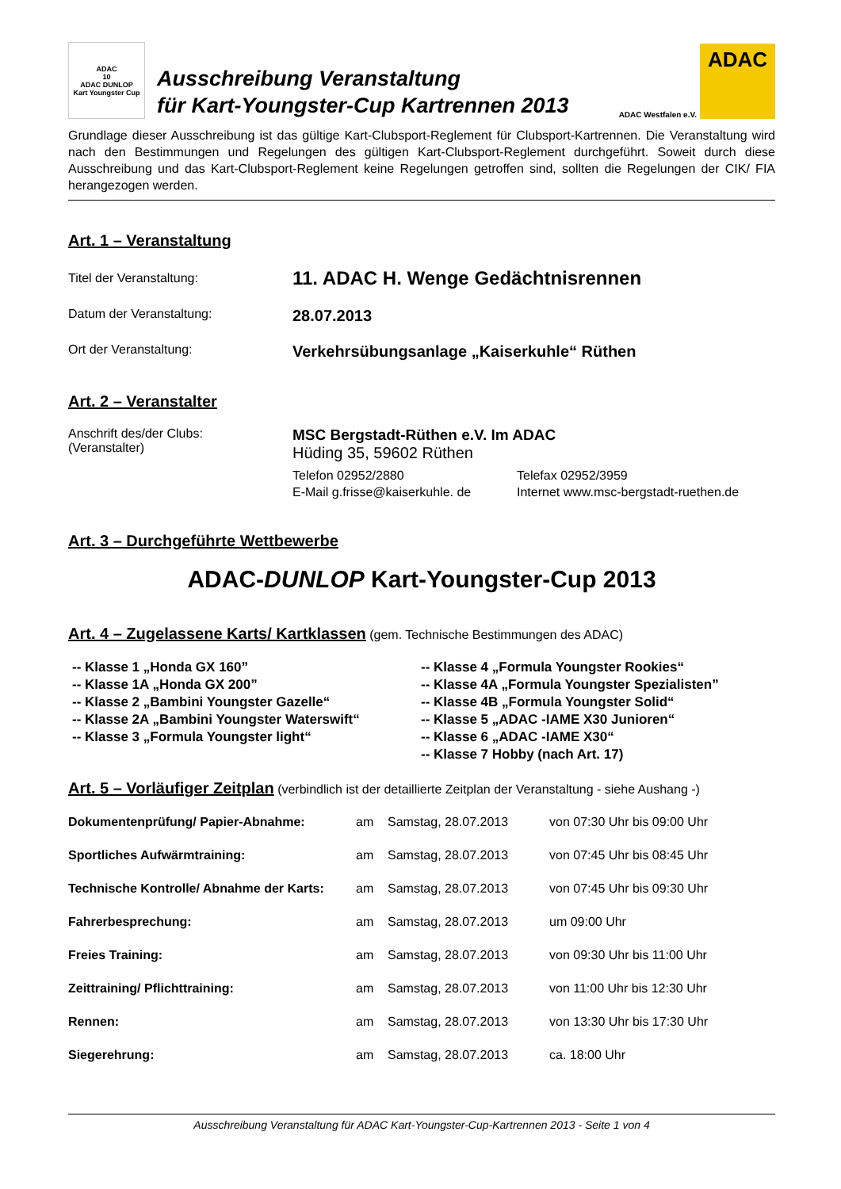ADAC
10
ADAC DUNLOP
Kart Youngster Cup
Ausschreibung Veranstaltung
für Kart-Youngster-Cup Kartrennen 2013
ADAC Westfalen e.V.
ADAC
Grundlage dieser Ausschreibung ist das gültige Kart-Clubsport-Reglement für Clubsport-Kartrennen. Die Veranstaltung wird nach den Bestimmungen und Regelungen des gültigen Kart-Clubsport-Reglement durchgeführt. Soweit durch diese Ausschreibung und das Kart-Clubsport-Reglement keine Regelungen getroffen sind, sollten die Regelungen der CIK/ FIA herangezogen werden.
Art. 1 – Veranstaltung
Titel der Veranstaltung:
11. ADAC H. Wenge Gedächtnisrennen
Datum der Veranstaltung:
28.07.2013
Ort der Veranstaltung:
Verkehrsübungsanlage „Kaiserkuhle“ Rüthen
Art. 2 – Veranstalter
Anschrift des/der Clubs:
(Veranstalter)
MSC Bergstadt-Rüthen e.V. Im ADAC
Hüding 35, 59602 Rüthen
| Telefon 02952/2880 | Telefax 02952/3959 |
| E-Mail g.frisse@kaiserkuhle. de | Internet www.msc-bergstadt-ruethen.de |
Art. 3 – Durchgeführte Wettbewerbe
ADAC-DUNLOP Kart-Youngster-Cup 2013
Art. 4 – Zugelassene Karts/ Kartklassen (gem. Technische Bestimmungen des ADAC)
-- Klasse 1 „Honda GX 160”
-- Klasse 1A „Honda GX 200”
-- Klasse 2 „Bambini Youngster Gazelle“
-- Klasse 2A „Bambini Youngster Waterswift“
-- Klasse 3 „Formula Youngster light“
-- Klasse 4 „Formula Youngster Rookies“
-- Klasse 4A „Formula Youngster Spezialisten”
-- Klasse 4B „Formula Youngster Solid“
-- Klasse 5 „ADAC -IAME X30 Junioren“
-- Klasse 6 „ADAC -IAME X30“
-- Klasse 7 Hobby (nach Art. 17)
Art. 5 – Vorläufiger Zeitplan (verbindlich ist der detaillierte Zeitplan der Veranstaltung - siehe Aushang -)
| Dokumentenprüfung/ Papier-Abnahme: | am | Samstag, 28.07.2013 | von 07:30 Uhr bis 09:00 Uhr |
| Sportliches Aufwärmtraining: | am | Samstag, 28.07.2013 | von 07:45 Uhr bis 08:45 Uhr |
| Technische Kontrolle/ Abnahme der Karts: | am | Samstag, 28.07.2013 | von 07:45 Uhr bis 09:30 Uhr |
| Fahrerbesprechung: | am | Samstag, 28.07.2013 | um 09:00 Uhr |
| Freies Training: | am | Samstag, 28.07.2013 | von 09:30 Uhr bis 11:00 Uhr |
| Zeittraining/ Pflichttraining: | am | Samstag, 28.07.2013 | von 11:00 Uhr bis 12:30 Uhr |
| Rennen: | am | Samstag, 28.07.2013 | von 13:30 Uhr bis 17:30 Uhr |
| Siegerehrung: | am | Samstag, 28.07.2013 | ca. 18:00 Uhr |
Ausschreibung Veranstaltung für ADAC Kart-Youngster-Cup-Kartrennen 2013 - Seite 1 von 4